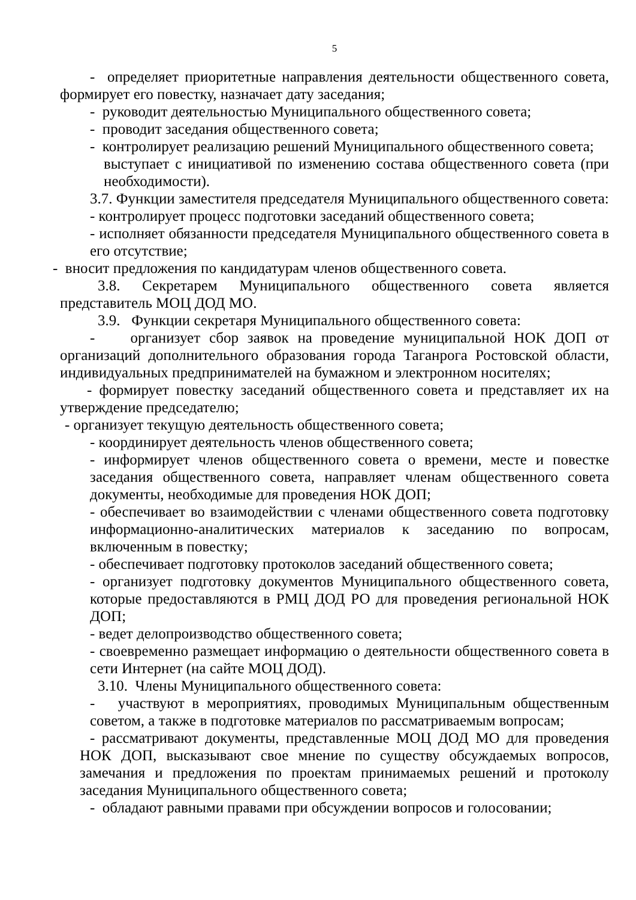5
- определяет приоритетные направления деятельности общественного совета, формирует его повестку, назначает дату заседания;
- руководит деятельностью Муниципального общественного совета;
- проводит заседания общественного совета;
- контролирует реализацию решений Муниципального общественного совета;
выступает с инициативой по изменению состава общественного совета (при необходимости).
3.7. Функции заместителя председателя Муниципального общественного совета:
- контролирует процесс подготовки заседаний общественного совета;
- исполняет обязанности председателя Муниципального общественного совета в его отсутствие;
- вносит предложения по кандидатурам членов общественного совета.
3.8. Секретарем Муниципального общественного совета является представитель МОЦ ДОД МО.
3.9. Функции секретаря Муниципального общественного совета:
- организует сбор заявок на проведение муниципальной НОК ДОП от организаций дополнительного образования города Таганрога Ростовской области, индивидуальных предпринимателей на бумажном и электронном носителях;
- формирует повестку заседаний общественного совета и представляет их на утверждение председателю;
- организует текущую деятельность общественного совета;
- координирует деятельность членов общественного совета;
- информирует членов общественного совета о времени, месте и повестке заседания общественного совета, направляет членам общественного совета документы, необходимые для проведения НОК ДОП;
- обеспечивает во взаимодействии с членами общественного совета подготовку информационно-аналитических материалов к заседанию по вопросам, включенным в повестку;
- обеспечивает подготовку протоколов заседаний общественного совета;
- организует подготовку документов Муниципального общественного совета, которые предоставляются в РМЦ ДОД РО для проведения региональной НОК ДОП;
- ведет делопроизводство общественного совета;
- своевременно размещает информацию о деятельности общественного совета в сети Интернет (на сайте МОЦ ДОД).
3.10. Члены Муниципального общественного совета:
- участвуют в мероприятиях, проводимых Муниципальным общественным советом, а также в подготовке материалов по рассматриваемым вопросам;
- рассматривают документы, представленные МОЦ ДОД МО для проведения НОК ДОП, высказывают свое мнение по существу обсуждаемых вопросов, замечания и предложения по проектам принимаемых решений и протоколу заседания Муниципального общественного совета;
- обладают равными правами при обсуждении вопросов и голосовании;